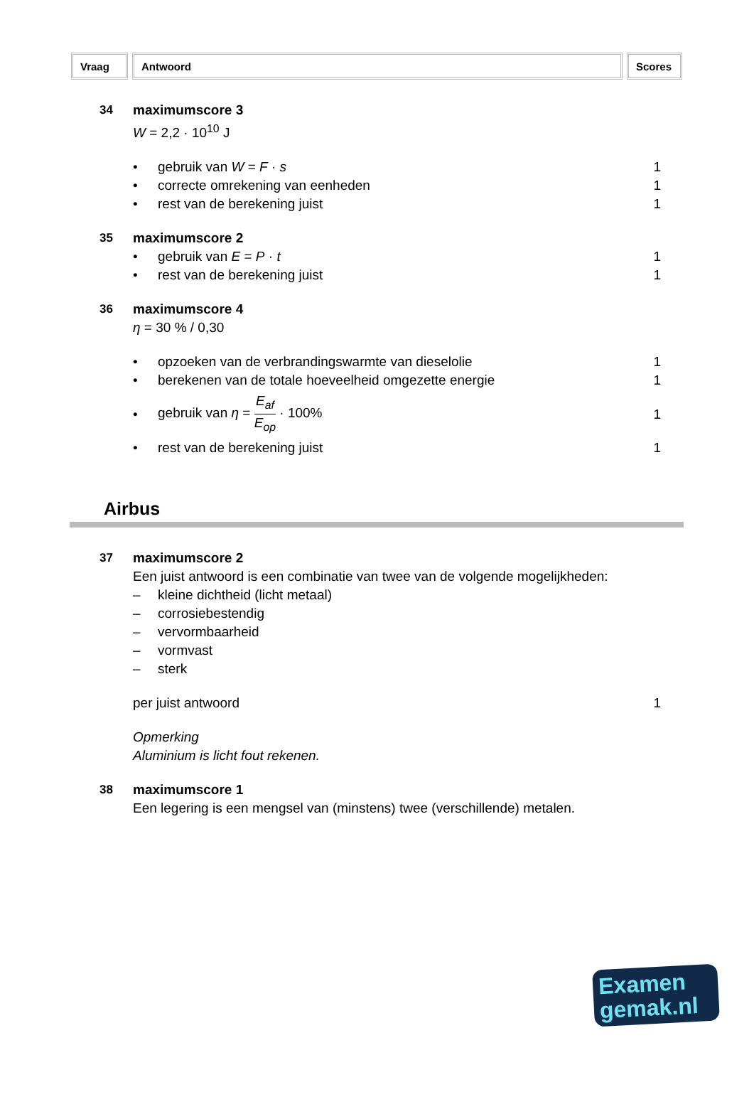Vraag Antwoord Scores
34
maximumscore 3
W = 2,2 · 10<sup>10</sup> J
• gebruik van W = F · s 1
• correcte omrekening van eenheden 1
• rest van de berekening juist 1
35
maximumscore 2
• gebruik van E = P · t 1
• rest van de berekening juist 1
36
maximumscore 4
η = 30 % / 0,30
• opzoeken van de verbrandingswarmte van dieselolie 1
• berekenen van de totale hoeveelheid omgezette energie 1
• gebruik van η = E<sub>af</sub> E<sub>op</sub> · 100% 1
• rest van de berekening juist 1
Airbus
37
maximumscore 2
Een juist antwoord is een combinatie van twee van de volgende mogelijkheden:
– kleine dichtheid (licht metaal)
– corrosiebestendig
– vervormbaarheid
– vormvast
– sterk
per juist antwoord 1
Opmerking
Aluminium is licht fout rekenen.
38
maximumscore 1
Een legering is een mengsel van (minstens) twee (verschillende) metalen.
Examen
gemak.nl